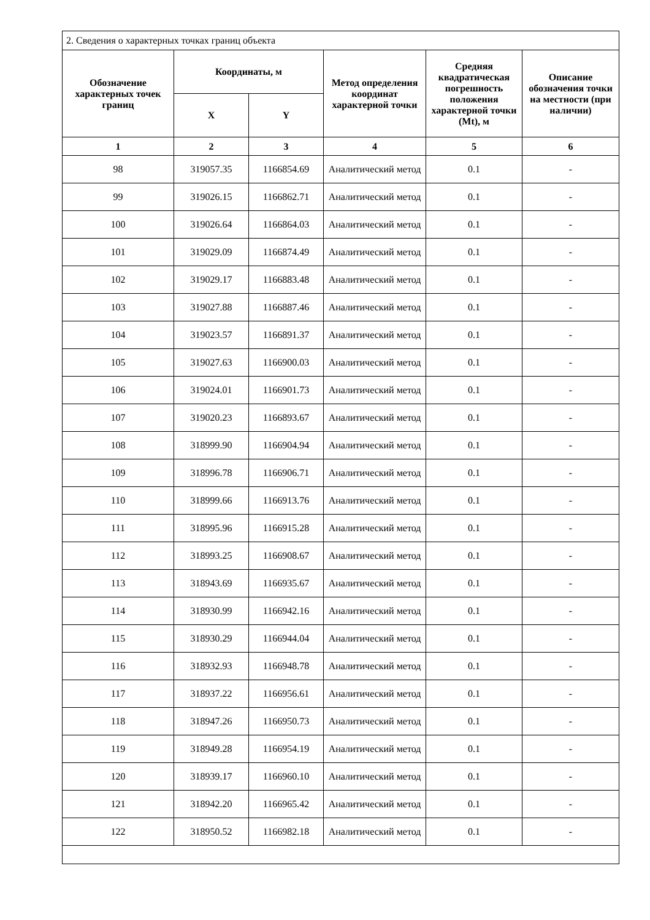| 2. Сведения о характерных точках границ объекта | | | | | |
| Обозначение характерных точек границ | Координаты, м | | Метод определения координат характерной точки | Средняя квадратическая погрешность положения характерной точки (Mt), м | Описание обозначения точки на местности (при наличии) |
| | X | Y | | | |
| 1 | 2 | 3 | 4 | 5 | 6 |
| 98 | 319057.35 | 1166854.69 | Аналитический метод | 0.1 | - |
| 99 | 319026.15 | 1166862.71 | Аналитический метод | 0.1 | - |
| 100 | 319026.64 | 1166864.03 | Аналитический метод | 0.1 | - |
| 101 | 319029.09 | 1166874.49 | Аналитический метод | 0.1 | - |
| 102 | 319029.17 | 1166883.48 | Аналитический метод | 0.1 | - |
| 103 | 319027.88 | 1166887.46 | Аналитический метод | 0.1 | - |
| 104 | 319023.57 | 1166891.37 | Аналитический метод | 0.1 | - |
| 105 | 319027.63 | 1166900.03 | Аналитический метод | 0.1 | - |
| 106 | 319024.01 | 1166901.73 | Аналитический метод | 0.1 | - |
| 107 | 319020.23 | 1166893.67 | Аналитический метод | 0.1 | - |
| 108 | 318999.90 | 1166904.94 | Аналитический метод | 0.1 | - |
| 109 | 318996.78 | 1166906.71 | Аналитический метод | 0.1 | - |
| 110 | 318999.66 | 1166913.76 | Аналитический метод | 0.1 | - |
| 111 | 318995.96 | 1166915.28 | Аналитический метод | 0.1 | - |
| 112 | 318993.25 | 1166908.67 | Аналитический метод | 0.1 | - |
| 113 | 318943.69 | 1166935.67 | Аналитический метод | 0.1 | - |
| 114 | 318930.99 | 1166942.16 | Аналитический метод | 0.1 | - |
| 115 | 318930.29 | 1166944.04 | Аналитический метод | 0.1 | - |
| 116 | 318932.93 | 1166948.78 | Аналитический метод | 0.1 | - |
| 117 | 318937.22 | 1166956.61 | Аналитический метод | 0.1 | - |
| 118 | 318947.26 | 1166950.73 | Аналитический метод | 0.1 | - |
| 119 | 318949.28 | 1166954.19 | Аналитический метод | 0.1 | - |
| 120 | 318939.17 | 1166960.10 | Аналитический метод | 0.1 | - |
| 121 | 318942.20 | 1166965.42 | Аналитический метод | 0.1 | - |
| 122 | 318950.52 | 1166982.18 | Аналитический метод | 0.1 | - |